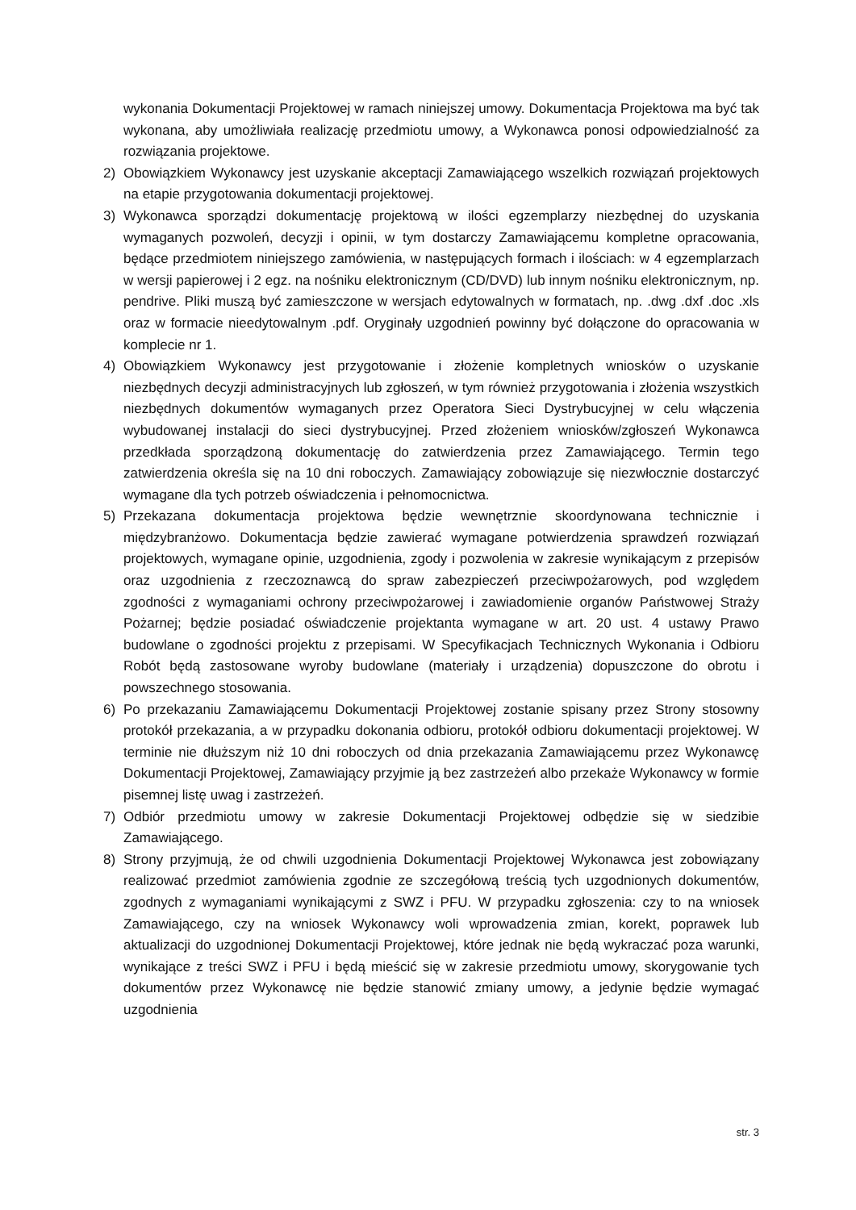wykonania Dokumentacji Projektowej w ramach niniejszej umowy. Dokumentacja Projektowa ma być tak wykonana, aby umożliwiała realizację przedmiotu umowy, a Wykonawca ponosi odpowiedzialność za rozwiązania projektowe.
2) Obowiązkiem Wykonawcy jest uzyskanie akceptacji Zamawiającego wszelkich rozwiązań projektowych na etapie przygotowania dokumentacji projektowej.
3) Wykonawca sporządzi dokumentację projektową w ilości egzemplarzy niezbędnej do uzyskania wymaganych pozwoleń, decyzji i opinii, w tym dostarczy Zamawiającemu kompletne opracowania, będące przedmiotem niniejszego zamówienia, w następujących formach i ilościach: w 4 egzemplarzach w wersji papierowej i 2 egz. na nośniku elektronicznym (CD/DVD) lub innym nośniku elektronicznym, np. pendrive. Pliki muszą być zamieszczone w wersjach edytowalnych w formatach, np. .dwg .dxf .doc .xls oraz w formacie nieedytowalnym .pdf. Oryginały uzgodnień powinny być dołączone do opracowania w komplecie nr 1.
4) Obowiązkiem Wykonawcy jest przygotowanie i złożenie kompletnych wniosków o uzyskanie niezbędnych decyzji administracyjnych lub zgłoszeń, w tym również przygotowania i złożenia wszystkich niezbędnych dokumentów wymaganych przez Operatora Sieci Dystrybucyjnej w celu włączenia wybudowanej instalacji do sieci dystrybucyjnej. Przed złożeniem wniosków/zgłoszeń Wykonawca przedkłada sporządzoną dokumentację do zatwierdzenia przez Zamawiającego. Termin tego zatwierdzenia określa się na 10 dni roboczych. Zamawiający zobowiązuje się niezwłocznie dostarczyć wymagane dla tych potrzeb oświadczenia i pełnomocnictwa.
5) Przekazana dokumentacja projektowa będzie wewnętrznie skoordynowana technicznie i międzybranżowo. Dokumentacja będzie zawierać wymagane potwierdzenia sprawdzeń rozwiązań projektowych, wymagane opinie, uzgodnienia, zgody i pozwolenia w zakresie wynikającym z przepisów oraz uzgodnienia z rzeczoznawcą do spraw zabezpieczeń przeciwpożarowych, pod względem zgodności z wymaganiami ochrony przeciwpożarowej i zawiadomienie organów Państwowej Straży Pożarnej; będzie posiadać oświadczenie projektanta wymagane w art. 20 ust. 4 ustawy Prawo budowlane o zgodności projektu z przepisami. W Specyfikacjach Technicznych Wykonania i Odbioru Robót będą zastosowane wyroby budowlane (materiały i urządzenia) dopuszczone do obrotu i powszechnego stosowania.
6) Po przekazaniu Zamawiającemu Dokumentacji Projektowej zostanie spisany przez Strony stosowny protokół przekazania, a w przypadku dokonania odbioru, protokół odbioru dokumentacji projektowej. W terminie nie dłuższym niż 10 dni roboczych od dnia przekazania Zamawiającemu przez Wykonawcę Dokumentacji Projektowej, Zamawiający przyjmie ją bez zastrzeżeń albo przekaże Wykonawcy w formie pisemnej listę uwag i zastrzeżeń.
7) Odbiór przedmiotu umowy w zakresie Dokumentacji Projektowej odbędzie się w siedzibie Zamawiającego.
8) Strony przyjmują, że od chwili uzgodnienia Dokumentacji Projektowej Wykonawca jest zobowiązany realizować przedmiot zamówienia zgodnie ze szczegółową treścią tych uzgodnionych dokumentów, zgodnych z wymaganiami wynikającymi z SWZ i PFU. W przypadku zgłoszenia: czy to na wniosek Zamawiającego, czy na wniosek Wykonawcy woli wprowadzenia zmian, korekt, poprawek lub aktualizacji do uzgodnionej Dokumentacji Projektowej, które jednak nie będą wykraczać poza warunki, wynikające z treści SWZ i PFU i będą mieścić się w zakresie przedmiotu umowy, skorygowanie tych dokumentów przez Wykonawcę nie będzie stanowić zmiany umowy, a jedynie będzie wymagać uzgodnienia
str. 3